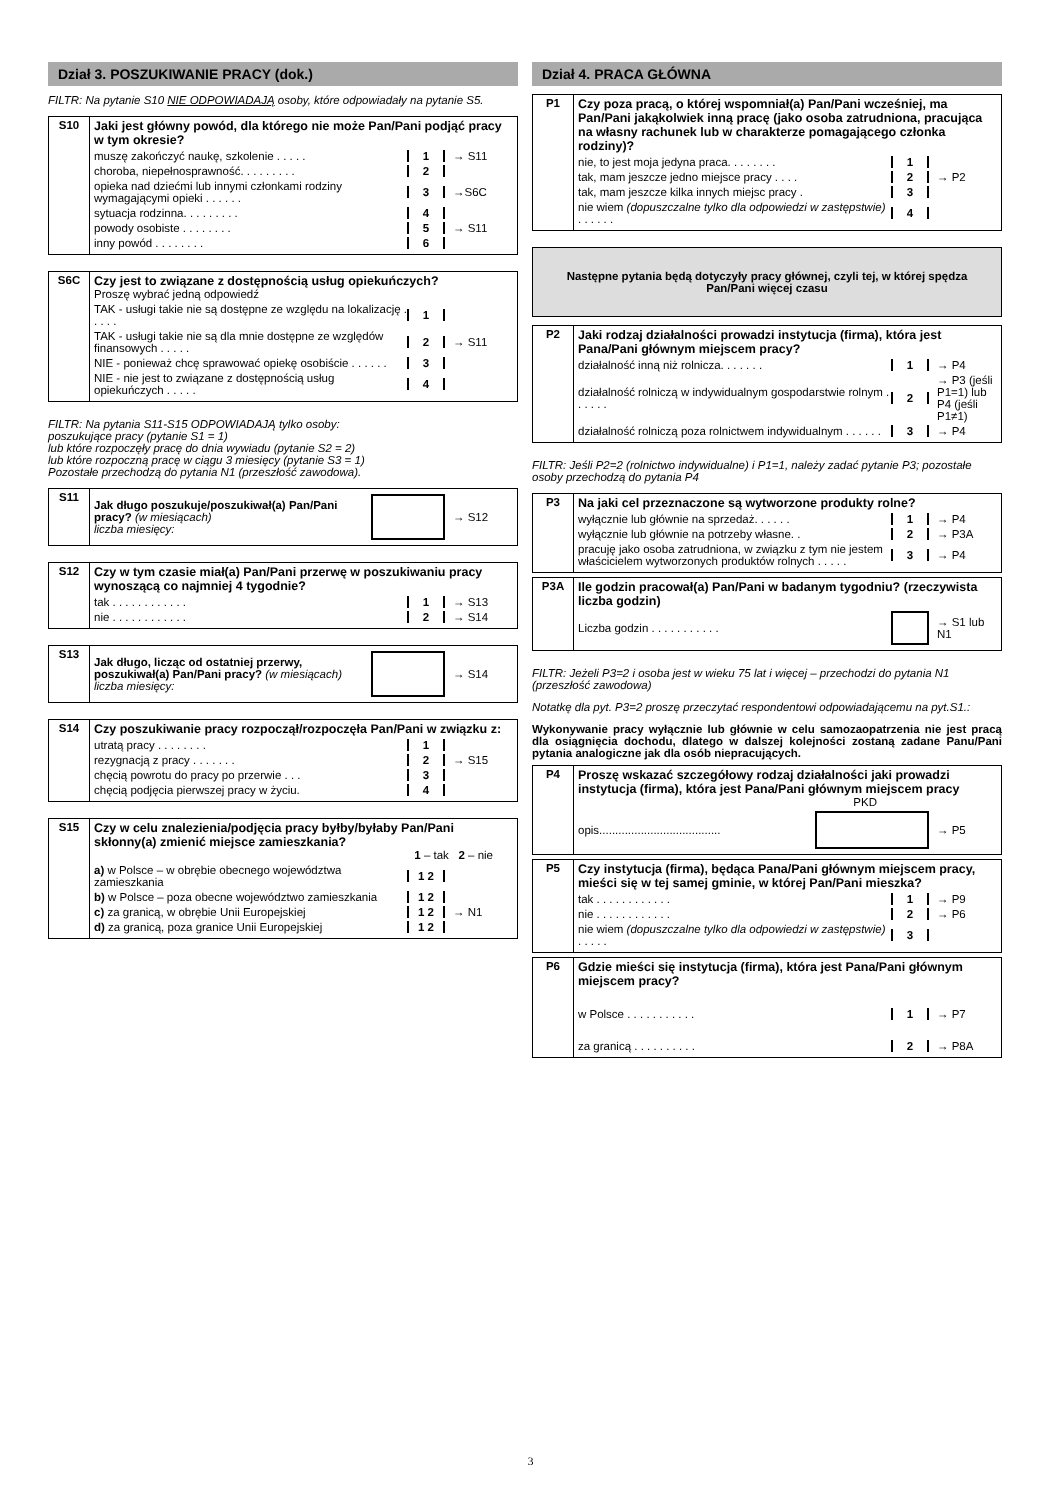Dział 3. POSZUKIWANIE PRACY (dok.)
FILTR: Na pytanie S10 NIE ODPOWIADAJĄ osoby, które odpowiadały na pytanie S5.
| S10 | Jaki jest główny powód, dla którego nie może Pan/Pani podjąć pracy w tym okresie? muszę zakończyć naukę, szkolenie . . . . . 1 → S11 choroba, niepełnosprawność. . . . . . . . . 2 opieka nad dziećmi lub innymi członkami rodziny wymagającymi opieki . . . . . . 3 →S6C sytuacja rodzinna. . . . . . . . . 4 powody osobiste . . . . . . . . 5 → S11 inny powód . . . . . . . . 6 |
| S6C | Czy jest to związane z dostępnością usług opiekuńczych? Proszę wybrać jedną odpowiedź TAK - usługi takie nie są dostępne ze względu na lokalizację . . . . . 1 TAK - usługi takie nie są dla mnie dostępne ze względów finansowych . . . . . 2 → S11 NIE - ponieważ chcę sprawować opiekę osobiście . . . . . . 3 NIE - nie jest to związane z dostępnością usług opiekuńczych . . . . . 4 |
FILTR: Na pytania S11-S15 ODPOWIADAJĄ tylko osoby:
poszukujące pracy (pytanie S1 = 1)
lub które rozpoczęły pracę do dnia wywiadu (pytanie S2 = 2)
lub które rozpoczną pracę w ciągu 3 miesięcy (pytanie S3 = 1)
Pozostałe przechodzą do pytania N1 (przeszłość zawodowa).
| S11 | Jak długo poszukuje/poszukiwał(a) Pan/Pani pracy? (w miesiącach) liczba miesięcy: → S12 |
| S12 | Czy w tym czasie miał(a) Pan/Pani przerwę w poszukiwaniu pracy wynoszącą co najmniej 4 tygodnie? tak . . . . . . . . . . . . 1 → S13 nie . . . . . . . . . . . . 2 → S14 |
| S13 | Jak długo, licząc od ostatniej przerwy, poszukiwał(a) Pan/Pani pracy? (w miesiącach) liczba miesięcy: → S14 |
| S14 | Czy poszukiwanie pracy rozpoczął/rozpoczęła Pan/Pani w związku z: utratą pracy . . . . . . . . 1 rezygnacją z pracy . . . . . . . 2 → S15 chęcią powrotu do pracy po przerwie . . . 3 chęcią podjęcia pierwszej pracy w życiu. 4 |
| S15 | Czy w celu znalezienia/podjęcia pracy byłby/byłaby Pan/Pani skłonny(a) zmienić miejsce zamieszkania? 1 – tak 2 – nie a) w Polsce – w obrębie obecnego województwa zamieszkania 1 2 b) w Polsce – poza obecne województwo zamieszkania 1 2 c) za granicą, w obrębie Unii Europejskiej 1 2 → N1 d) za granicą, poza granice Unii Europejskiej 1 2 |
Dział 4. PRACA GŁÓWNA
| P1 | Czy poza pracą, o której wspomniał(a) Pan/Pani wcześniej, ma Pan/Pani jakąkolwiek inną pracę (jako osoba zatrudniona, pracująca na własny rachunek lub w charakterze pomagającego członka rodziny)? nie, to jest moja jedyna praca. . . . . . . . 1 tak, mam jeszcze jedno miejsce pracy . . . . 2 → P2 tak, mam jeszcze kilka innych miejsc pracy . 3 nie wiem (dopuszczalne tylko dla odpowiedzi w zastępstwie) . . . . . . 4 |
Następne pytania będą dotyczyły pracy głównej, czyli tej, w której spędza Pan/Pani więcej czasu
| P2 | Jaki rodzaj działalności prowadzi instytucja (firma), która jest Pana/Pani głównym miejscem pracy? działalność inną niż rolnicza. . . . . . . 1 → P4 działalność rolniczą w indywidualnym gospodarstwie rolnym . . . . . . 2 → P3 (jeśli P1=1) lub P4 (jeśli P1≠1) działalność rolniczą poza rolnictwem indywidualnym . . . . . . 3 → P4 |
FILTR: Jeśli P2=2 (rolnictwo indywidualne) i P1=1, należy zadać pytanie P3; pozostałe osoby przechodzą do pytania P4
| P3 | Na jaki cel przeznaczone są wytworzone produkty rolne? wyłącznie lub głównie na sprzedaż. . . . . . 1 → P4 wyłącznie lub głównie na potrzeby własne. . 2 → P3A pracuję jako osoba zatrudniona, w związku z tym nie jestem właścicielem wytworzonych produktów rolnych . . . . . 3 → P4 |
| P3A | Ile godzin pracował(a) Pan/Pani w badanym tygodniu? (rzeczywista liczba godzin) Liczba godzin . . . . . . . . . . . → S1 lub N1 |
FILTR: Jeżeli P3=2 i osoba jest w wieku 75 lat i więcej – przechodzi do pytania N1 (przeszłość zawodowa)
Notatkę dla pyt. P3=2 proszę przeczytać respondentowi odpowiadającemu na pyt.S1.:
Wykonywanie pracy wyłącznie lub głównie w celu samozaopatrzenia nie jest pracą dla osiągnięcia dochodu, dlatego w dalszej kolejności zostaną zadane Panu/Pani pytania analogiczne jak dla osób niepracujących.
| P4 | Proszę wskazać szczegółowy rodzaj działalności jaki prowadzi instytucja (firma), która jest Pana/Pani głównym miejscem pracy PKD opis...................................... → P5 |
| P5 | Czy instytucja (firma), będąca Pana/Pani głównym miejscem pracy, mieści się w tej samej gminie, w której Pan/Pani mieszka? tak . . . . . . . . . . . . 1 → P9 nie . . . . . . . . . . . . 2 → P6 nie wiem (dopuszczalne tylko dla odpowiedzi w zastępstwie) . . . . . 3 |
| P6 | Gdzie mieści się instytucja (firma), która jest Pana/Pani głównym miejscem pracy? w Polsce . . . . . . . . . . . 1 → P7 za granicą . . . . . . . . . . 2 → P8A |
3